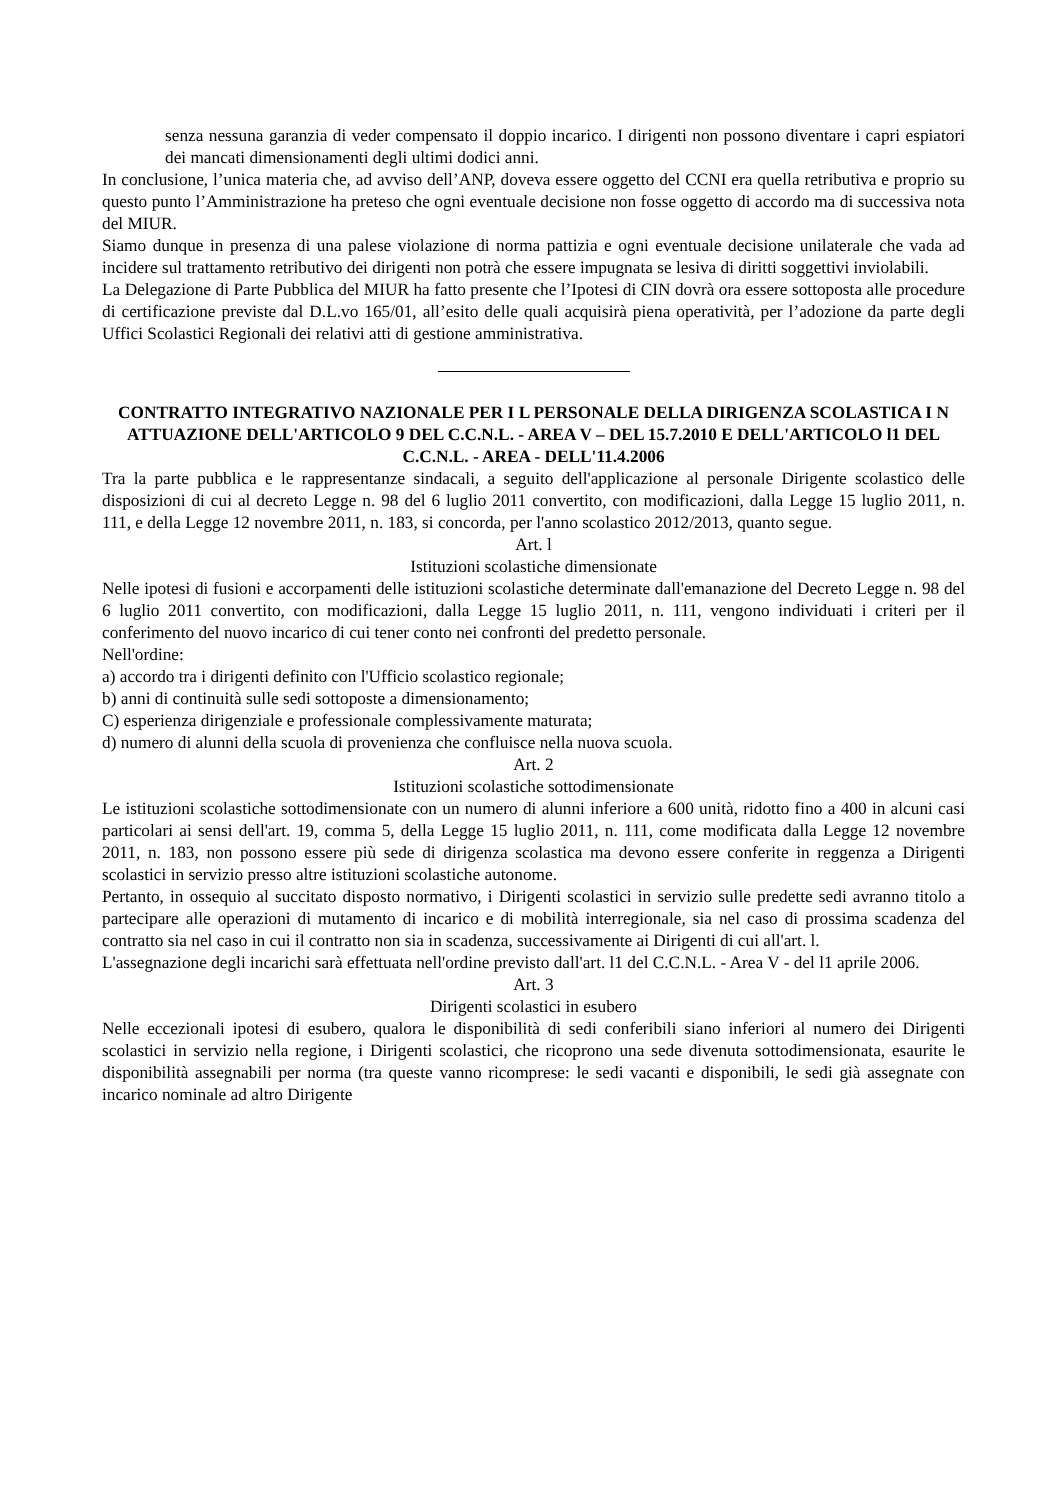senza nessuna garanzia di veder compensato il doppio incarico. I dirigenti non possono diventare i capri espiatori dei mancati dimensionamenti degli ultimi dodici anni.
In conclusione, l’unica materia che, ad avviso dell’ANP, doveva essere oggetto del CCNI era quella retributiva e proprio su questo punto l’Amministrazione ha preteso che ogni eventuale decisione non fosse oggetto di accordo ma di successiva nota del MIUR.
Siamo dunque in presenza di una palese violazione di norma pattizia e ogni eventuale decisione unilaterale che vada ad incidere sul trattamento retributivo dei dirigenti non potrà che essere impugnata se lesiva di diritti soggettivi inviolabili.
La Delegazione di Parte Pubblica del MIUR ha fatto presente che l’Ipotesi di CIN dovrà ora essere sottoposta alle procedure di certificazione previste dal D.L.vo 165/01, all’esito delle quali acquisirà piena operatività, per l’adozione da parte degli Uffici Scolastici Regionali dei relativi atti di gestione amministrativa.
CONTRATTO INTEGRATIVO NAZIONALE PER I L PERSONALE DELLA DIRIGENZA SCOLASTICA I N ATTUAZIONE DELL'ARTICOLO 9 DEL C.C.N.L. - AREA V – DEL 15.7.2010 E DELL'ARTICOLO l1 DEL C.C.N.L. - AREA - DELL'11.4.2006
Tra la parte pubblica e le rappresentanze sindacali, a seguito dell'applicazione al personale Dirigente scolastico delle disposizioni di cui al decreto Legge n. 98 del 6 luglio 2011 convertito, con modificazioni, dalla Legge 15 luglio 2011, n. 111, e della Legge 12 novembre 2011, n. 183, si concorda, per l'anno scolastico 2012/2013, quanto segue.
Art. l
Istituzioni scolastiche dimensionate
Nelle ipotesi di fusioni e accorpamenti delle istituzioni scolastiche determinate dall'emanazione del Decreto Legge n. 98 del 6 luglio 2011 convertito, con modificazioni, dalla Legge 15 luglio 2011, n. 111, vengono individuati i criteri per il conferimento del nuovo incarico di cui tener conto nei confronti del predetto personale.
Nell'ordine:
a) accordo tra i dirigenti definito con l'Ufficio scolastico regionale;
b) anni di continuità sulle sedi sottoposte a dimensionamento;
C) esperienza dirigenziale e professionale complessivamente maturata;
d) numero di alunni della scuola di provenienza che confluisce nella nuova scuola.
Art. 2
Istituzioni scolastiche sottodimensionate
Le istituzioni scolastiche sottodimensionate con un numero di alunni inferiore a 600 unità, ridotto fino a 400 in alcuni casi particolari ai sensi dell'art. 19, comma 5, della Legge 15 luglio 2011, n. 111, come modificata dalla Legge 12 novembre 2011, n. 183, non possono essere più sede di dirigenza scolastica ma devono essere conferite in reggenza a Dirigenti scolastici in servizio presso altre istituzioni scolastiche autonome.
Pertanto, in ossequio al succitato disposto normativo, i Dirigenti scolastici in servizio sulle predette sedi avranno titolo a partecipare alle operazioni di mutamento di incarico e di mobilità interregionale, sia nel caso di prossima scadenza del contratto sia nel caso in cui il contratto non sia in scadenza, successivamente ai Dirigenti di cui all'art. l.
L'assegnazione degli incarichi sarà effettuata nell'ordine previsto dall'art. l1 del C.C.N.L. - Area V - del l1 aprile 2006.
Art. 3
Dirigenti scolastici in esubero
Nelle eccezionali ipotesi di esubero, qualora le disponibilità di sedi conferibili siano inferiori al numero dei Dirigenti scolastici in servizio nella regione, i Dirigenti scolastici, che ricoprono una sede divenuta sottodimensionata, esaurite le disponibilità assegnabili per norma (tra queste vanno ricomprese: le sedi vacanti e disponibili, le sedi già assegnate con incarico nominale ad altro Dirigente